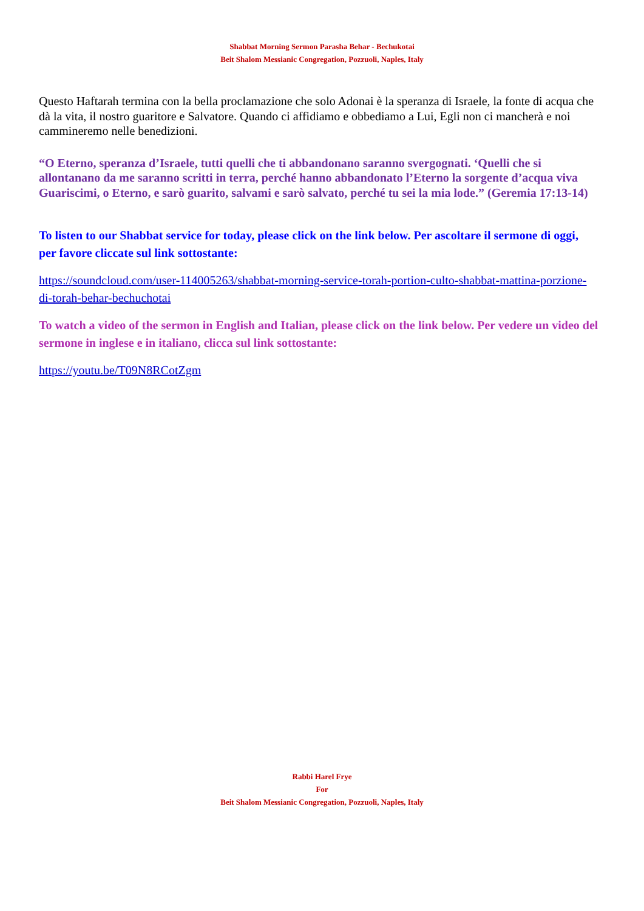Shabbat Morning Sermon Parasha Behar - Bechukotai
Beit Shalom Messianic Congregation, Pozzuoli, Naples, Italy
Questo Haftarah termina con la bella proclamazione che solo Adonai è la speranza di Israele, la fonte di acqua che dà la vita, il nostro guaritore e Salvatore. Quando ci affidiamo e obbediamo a Lui, Egli non ci mancherà e noi cammineremo nelle benedizioni.
“O Eterno, speranza d’Israele, tutti quelli che ti abbandonano saranno svergognati. ‘Quelli che si allontanano da me saranno scritti in terra, perché hanno abbandonato l’Eterno la sorgente d’acqua viva Guariscimi, o Eterno, e sarò guarito, salvami e sarò salvato, perché tu sei la mia lode.” (Geremia 17:13-14)
To listen to our Shabbat service for today, please click on the link below. Per ascoltare il sermone di oggi, per favore cliccate sul link sottostante:
https://soundcloud.com/user-114005263/shabbat-morning-service-torah-portion-culto-shabbat-mattina-porzione-di-torah-behar-bechuchotai
To watch a video of the sermon in English and Italian, please click on the link below. Per vedere un video del sermone in inglese e in italiano, clicca sul link sottostante:
https://youtu.be/T09N8RCotZgm
Rabbi Harel Frye
For
Beit Shalom Messianic Congregation, Pozzuoli, Naples, Italy